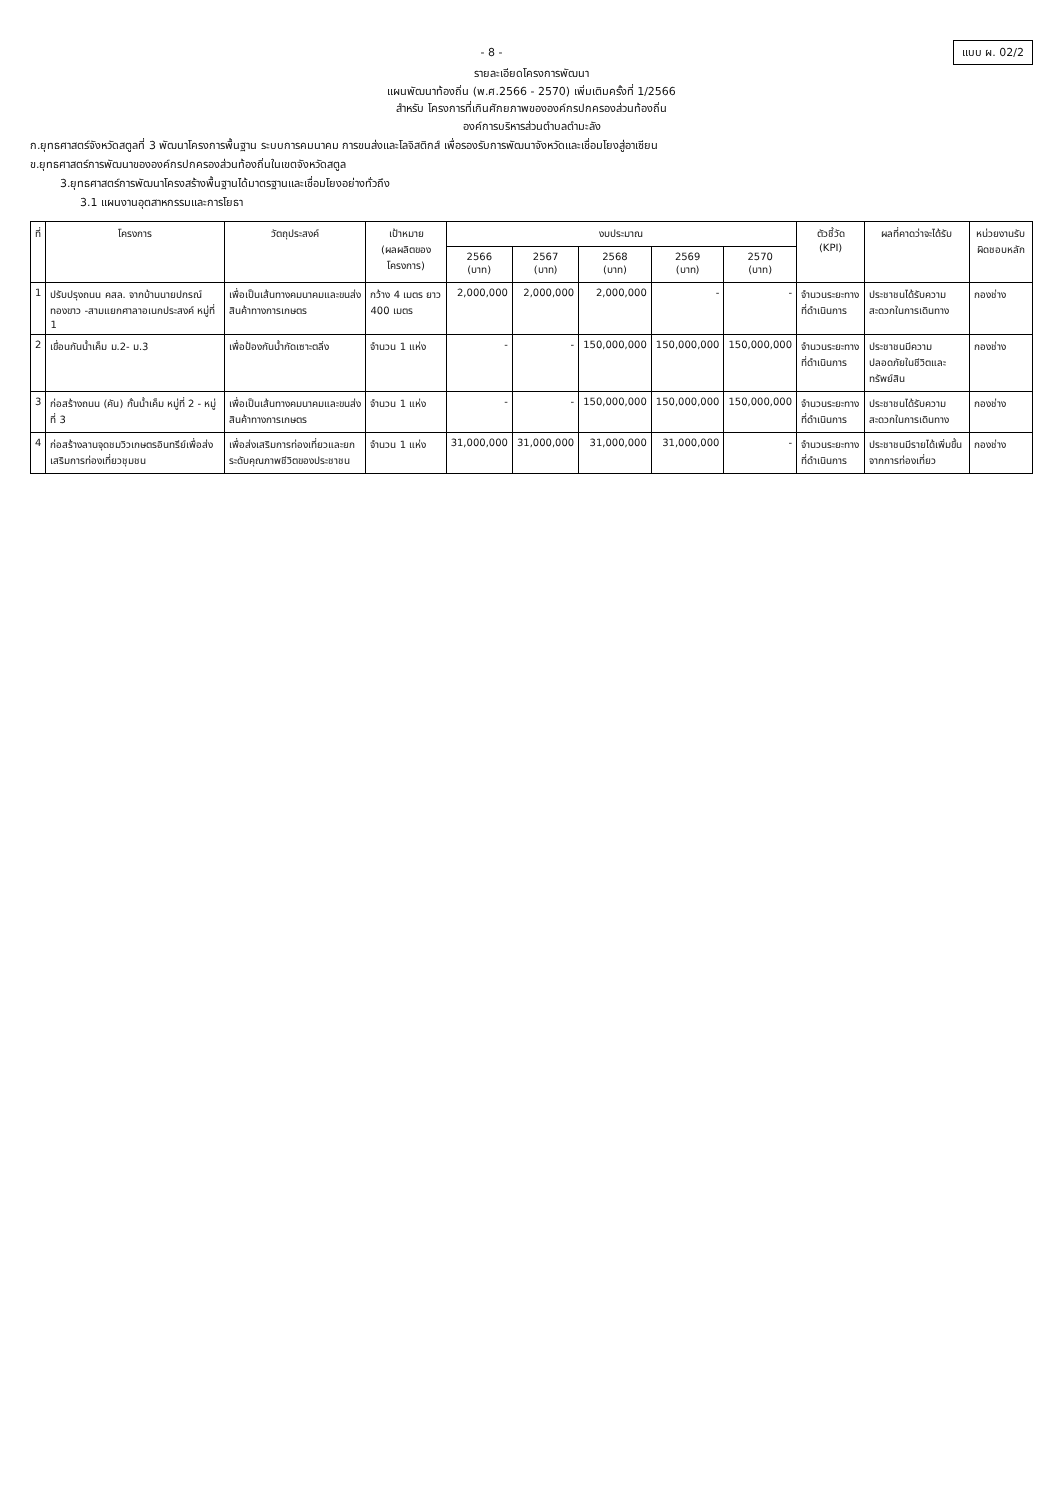- 8 -
แบบ ผ. 02/2
รายละเอียดโครงการพัฒนา
แผนพัฒนาท้องถิ่น (พ.ศ.2566 - 2570) เพิ่มเติมครั้งที่ 1/2566
สำหรับ โครงการที่เกินศักยภาพขององค์กรปกครองส่วนท้องถิ่น
องค์การบริหารส่วนตำบลตำมะลัง
ก.ยุทธศาสตร์จังหวัดสตูลที่ 3 พัฒนาโครงการพื้นฐาน ระบบการคมนาคม การขนส่งและโลจิสติกส์ เพื่อรองรับการพัฒนาจังหวัดและเชื่อมโยงสู่อาเซียน
ข.ยุทธศาสตร์การพัฒนาขององค์กรปกครองส่วนท้องถิ่นในเขตจังหวัดสตูล
3.ยุทธศาสตร์การพัฒนาโครงสร้างพื้นฐานได้มาตรฐานและเชื่อมโยงอย่างทั่วถึง
3.1 แผนงานอุตสาหกรรมและการโยธา
| ที่ | โครงการ | วัตถุประสงค์ | เป้าหมาย (ผลผลิตของโครงการ) | งบประมาณ | | | | | ตัวชี้วัด (KPI) | ผลที่คาดว่าจะได้รับ | หน่วยงานรับผิดชอบหลัก |
| --- | --- | --- | --- | --- | --- | --- | --- | --- | --- | --- | --- |
| | | | | 2566 (บาท) | 2567 (บาท) | 2568 (บาท) | 2569 (บาท) | 2570 (บาท) | | | |
| 1 | ปรับปรุงถนน คสล. จากบ้านนายปกรณ์ ทองขาว -สามแยกศาลาอเนกประสงค์ หมู่ที่ 1 | เพื่อเป็นเส้นทางคมนาคมและขนส่งสินค้าทางการเกษตร | กว้าง 4 เมตร ยาว 400 เมตร | 2,000,000 | 2,000,000 | 2,000,000 | - | - | จำนวนระยะทางที่ดำเนินการ | ประชาชนได้รับความสะดวกในการเดินทาง | กองช่าง |
| 2 | เขื่อนกันน้ำเค็ม ม.2- ม.3 | เพื่อป้องกันน้ำกัดเซาะตลิ่ง | จำนวน 1 แห่ง | - | - | 150,000,000 | 150,000,000 | 150,000,000 | จำนวนระยะทางที่ดำเนินการ | ประชาชนมีความปลอดภัยในชีวิตและทรัพย์สิน | กองช่าง |
| 3 | ก่อสร้างถนน (คัน) กั้นน้ำเค็ม หมู่ที่ 2 - หมู่ที่ 3 | เพื่อเป็นเส้นทางคมนาคมและขนส่งสินค้าทางการเกษตร | จำนวน 1 แห่ง | - | - | 150,000,000 | 150,000,000 | 150,000,000 | จำนวนระยะทางที่ดำเนินการ | ประชาชนได้รับความสะดวกในการเดินทาง | กองช่าง |
| 4 | ก่อสร้างลานจุดชมวิวเกษตรอินทรีย์เพื่อส่งเสริมการท่องเที่ยวชุมชน | เพื่อส่งเสริมการท่องเที่ยวและยกระดับคุณภาพชีวิตของประชาชน | จำนวน 1 แห่ง | 31,000,000 | 31,000,000 | 31,000,000 | 31,000,000 | - | จำนวนระยะทางที่ดำเนินการ | ประชาชนมีรายได้เพิ่มขึ้นจากการท่องเที่ยว | กองช่าง |